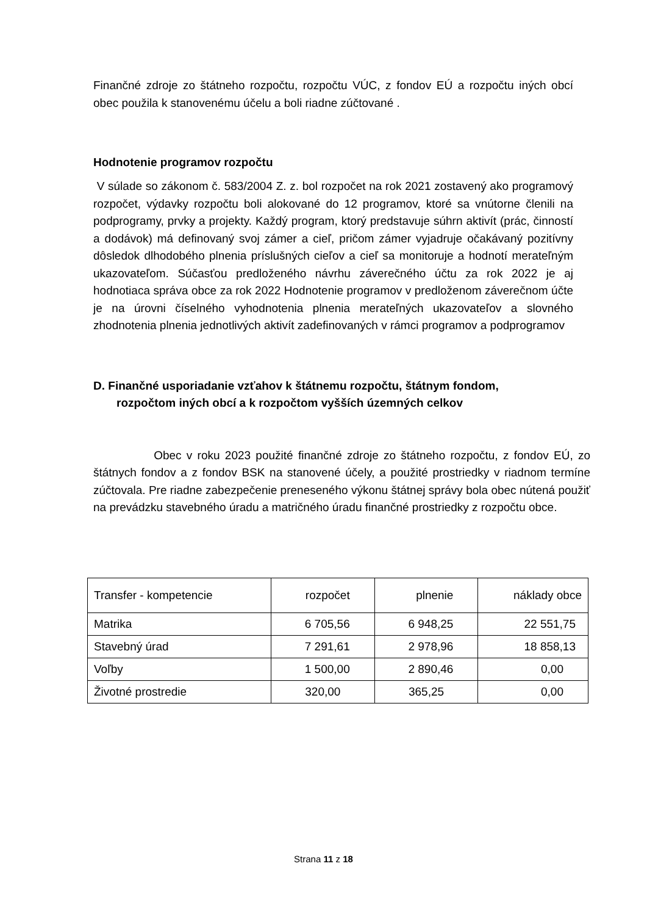Finančné zdroje zo štátneho rozpočtu, rozpočtu VÚC, z fondov EÚ a rozpočtu iných obcí obec použila k stanovenému účelu a boli riadne zúčtované .
Hodnotenie programov rozpočtu
V súlade so zákonom č. 583/2004 Z. z. bol rozpočet na rok 2021 zostavený ako programový rozpočet, výdavky rozpočtu boli alokované do 12 programov, ktoré sa vnútorne členili na podprogramy, prvky a projekty. Každý program, ktorý predstavuje súhrn aktivít (prác, činností a dodávok) má definovaný svoj zámer a cieľ, pričom zámer vyjadruje očakávaný pozitívny dôsledok dlhodobého plnenia príslušných cieľov a cieľ sa monitoruje a hodnotí merateľným ukazovateľom. Súčasťou predloženého návrhu záverečného účtu za rok 2022 je aj hodnotiaca správa obce za rok 2022 Hodnotenie programov v predloženom záverečnom účte je na úrovni číselného vyhodnotenia plnenia merateľných ukazovateľov a slovného zhodnotenia plnenia jednotlivých aktivít zadefinovaných v rámci programov a podprogramov
D. Finančné usporiadanie vzťahov k štátnemu rozpočtu, štátnym fondom,
rozpočtom iných obcí a k rozpočtom vyšších územných celkov
Obec v roku 2023 použité finančné zdroje zo štátneho rozpočtu, z fondov EÚ, zo štátnych fondov a z fondov BSK na stanovené účely, a použité prostriedky v riadnom termíne zúčtovala. Pre riadne zabezpečenie preneseného výkonu štátnej správy bola obec nútená použiť na prevádzku stavebného úradu a matričného úradu finančné prostriedky z rozpočtu obce.
| Transfer - kompetencie | rozpočet | plnenie | náklady obce |
| Matrika | 6 705,56 | 6 948,25 | 22 551,75 |
| Stavebný úrad | 7 291,61 | 2 978,96 | 18 858,13 |
| Voľby | 1 500,00 | 2 890,46 | 0,00 |
| Životné prostredie | 320,00 | 365,25 | 0,00 |
Strana 11 z 18